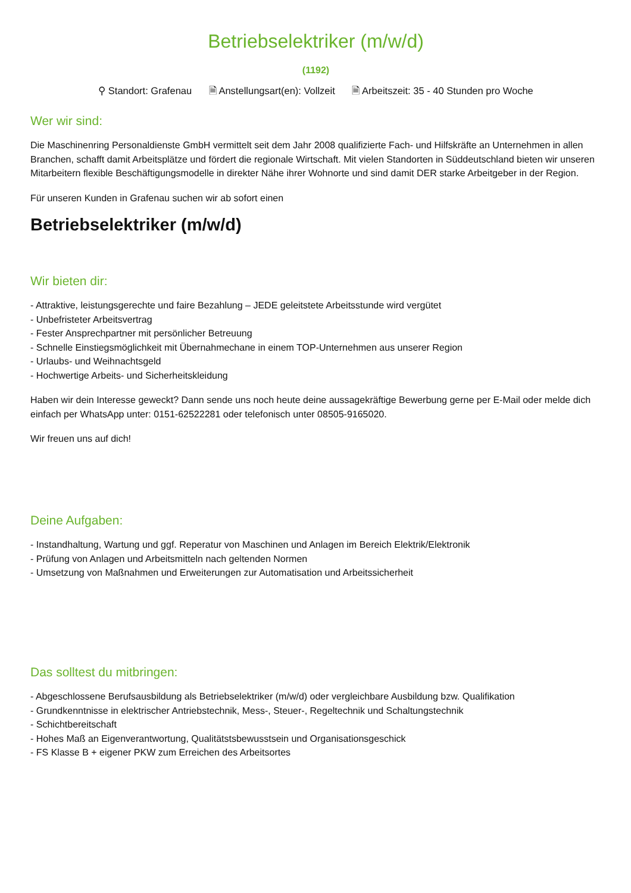Betriebselektriker (m/w/d)
(1192)
⚲ Standort: Grafenau 🗎 Anstellungsart(en): Vollzeit 🗎 Arbeitszeit: 35 - 40 Stunden pro Woche
Wer wir sind:
Die Maschinenring Personaldienste GmbH vermittelt seit dem Jahr 2008 qualifizierte Fach- und Hilfskräfte an Unternehmen in allen Branchen, schafft damit Arbeitsplätze und fördert die regionale Wirtschaft. Mit vielen Standorten in Süddeutschland bieten wir unseren Mitarbeitern flexible Beschäftigungsmodelle in direkter Nähe ihrer Wohnorte und sind damit DER starke Arbeitgeber in der Region.
Für unseren Kunden in Grafenau suchen wir ab sofort einen
Betriebselektriker (m/w/d)
Wir bieten dir:
- Attraktive, leistungsgerechte und faire Bezahlung – JEDE geleitstete Arbeitsstunde wird vergütet
- Unbefristeter Arbeitsvertrag
- Fester Ansprechpartner mit persönlicher Betreuung
- Schnelle Einstiegsmöglichkeit mit Übernahmechane in einem TOP-Unternehmen aus unserer Region
- Urlaubs- und Weihnachtsgeld
- Hochwertige Arbeits- und Sicherheitskleidung
Haben wir dein Interesse geweckt? Dann sende uns noch heute deine aussagekräftige Bewerbung gerne per E-Mail oder melde dich einfach per WhatsApp unter: 0151-62522281 oder telefonisch unter 08505-9165020.
Wir freuen uns auf dich!
Deine Aufgaben:
- Instandhaltung, Wartung und ggf. Reperatur von Maschinen und Anlagen im Bereich Elektrik/Elektronik
- Prüfung von Anlagen und Arbeitsmitteln nach geltenden Normen
- Umsetzung von Maßnahmen und Erweiterungen zur Automatisation und Arbeitssicherheit
Das solltest du mitbringen:
- Abgeschlossene Berufsausbildung als Betriebselektriker (m/w/d) oder vergleichbare Ausbildung bzw. Qualifikation
- Grundkenntnisse in elektrischer Antriebstechnik, Mess-, Steuer-, Regeltechnik und Schaltungstechnik
- Schichtbereitschaft
- Hohes Maß an Eigenverantwortung, Qualitätstsbewusstsein und Organisationsgeschick
- FS Klasse B + eigener PKW zum Erreichen des Arbeitsortes